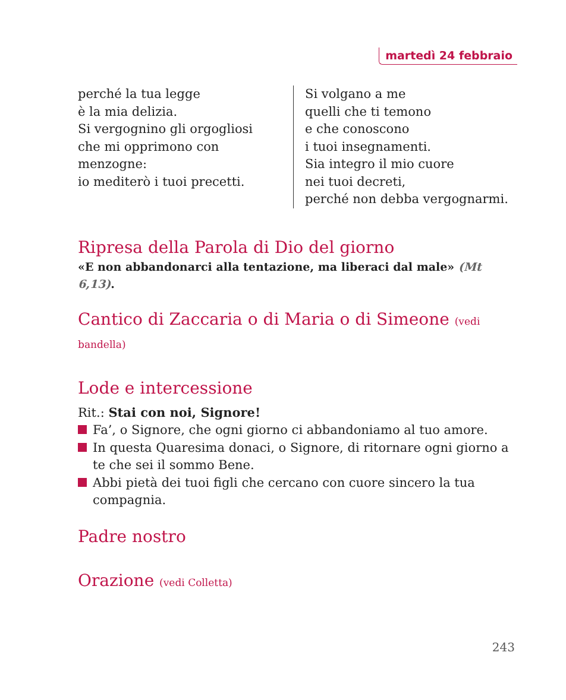martedì 24 febbraio
perché la tua legge
è la mia delizia.
Si vergognino gli orgogliosi
che mi opprimono con
menzogne:
io mediterò i tuoi precetti.
Si volgano a me
quelli che ti temono
e che conoscono
i tuoi insegnamenti.
Sia integro il mio cuore
nei tuoi decreti,
perché non debba vergognarmi.
Ripresa della Parola di Dio del giorno
«E non abbandonarci alla tentazione, ma liberaci dal male» (Mt 6,13).
Cantico di Zaccaria o di Maria o di Simeone (vedi bandella)
Lode e intercessione
Rit.: Stai con noi, Signore!
Fa’, o Signore, che ogni giorno ci abbandoniamo al tuo amore.
In questa Quaresima donaci, o Signore, di ritornare ogni giorno a te che sei il sommo Bene.
Abbi pietà dei tuoi figli che cercano con cuore sincero la tua compagnia.
Padre nostro
Orazione (vedi Colletta)
243